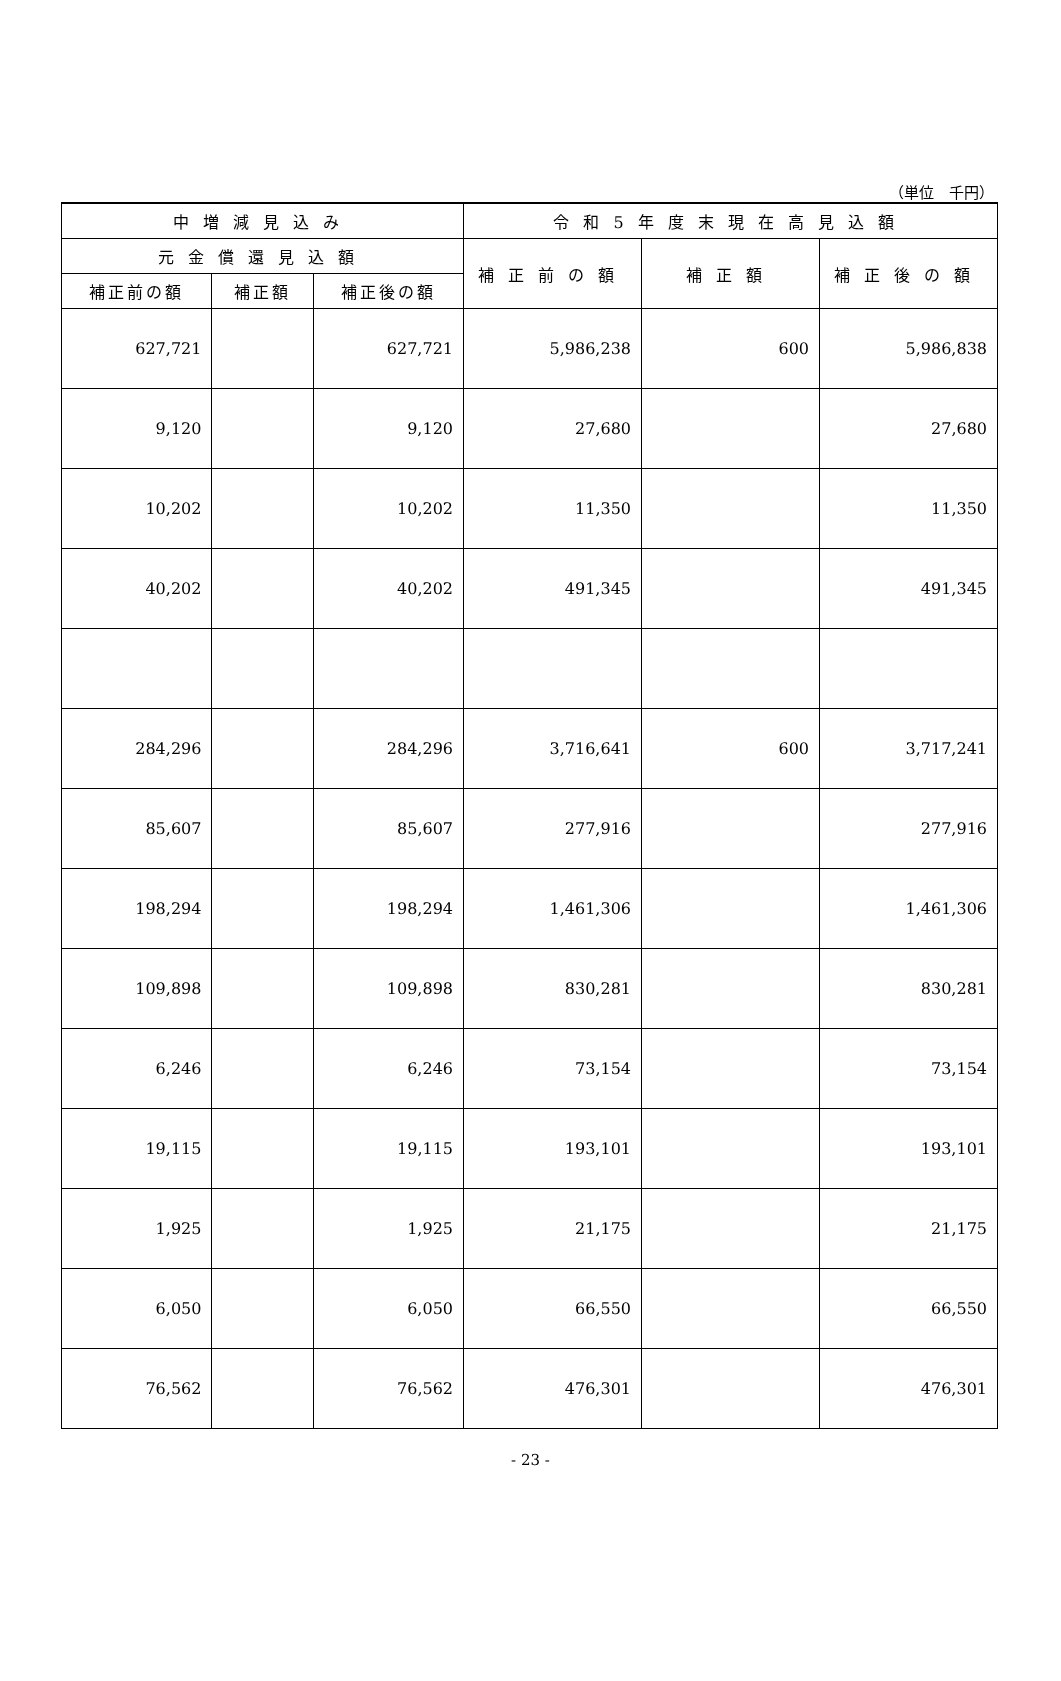（単位　千円）
| 中増減見込み | | | 令和5年度末現在高見込額 | | |
| --- | --- | --- | --- | --- | --- |
| 元金償還見込額 | | | 補正前の額 | 補正額 | 補正後の額 |
| 補正前の額 | 補正額 | 補正後の額 | | | |
| 627,721 | | 627,721 | 5,986,238 | 600 | 5,986,838 |
| 9,120 | | 9,120 | 27,680 | | 27,680 |
| 10,202 | | 10,202 | 11,350 | | 11,350 |
| 40,202 | | 40,202 | 491,345 | | 491,345 |
| 284,296 | | 284,296 | 3,716,641 | 600 | 3,717,241 |
| 85,607 | | 85,607 | 277,916 | | 277,916 |
| 198,294 | | 198,294 | 1,461,306 | | 1,461,306 |
| 109,898 | | 109,898 | 830,281 | | 830,281 |
| 6,246 | | 6,246 | 73,154 | | 73,154 |
| 19,115 | | 19,115 | 193,101 | | 193,101 |
| 1,925 | | 1,925 | 21,175 | | 21,175 |
| 6,050 | | 6,050 | 66,550 | | 66,550 |
| 76,562 | | 76,562 | 476,301 | | 476,301 |
- 23 -